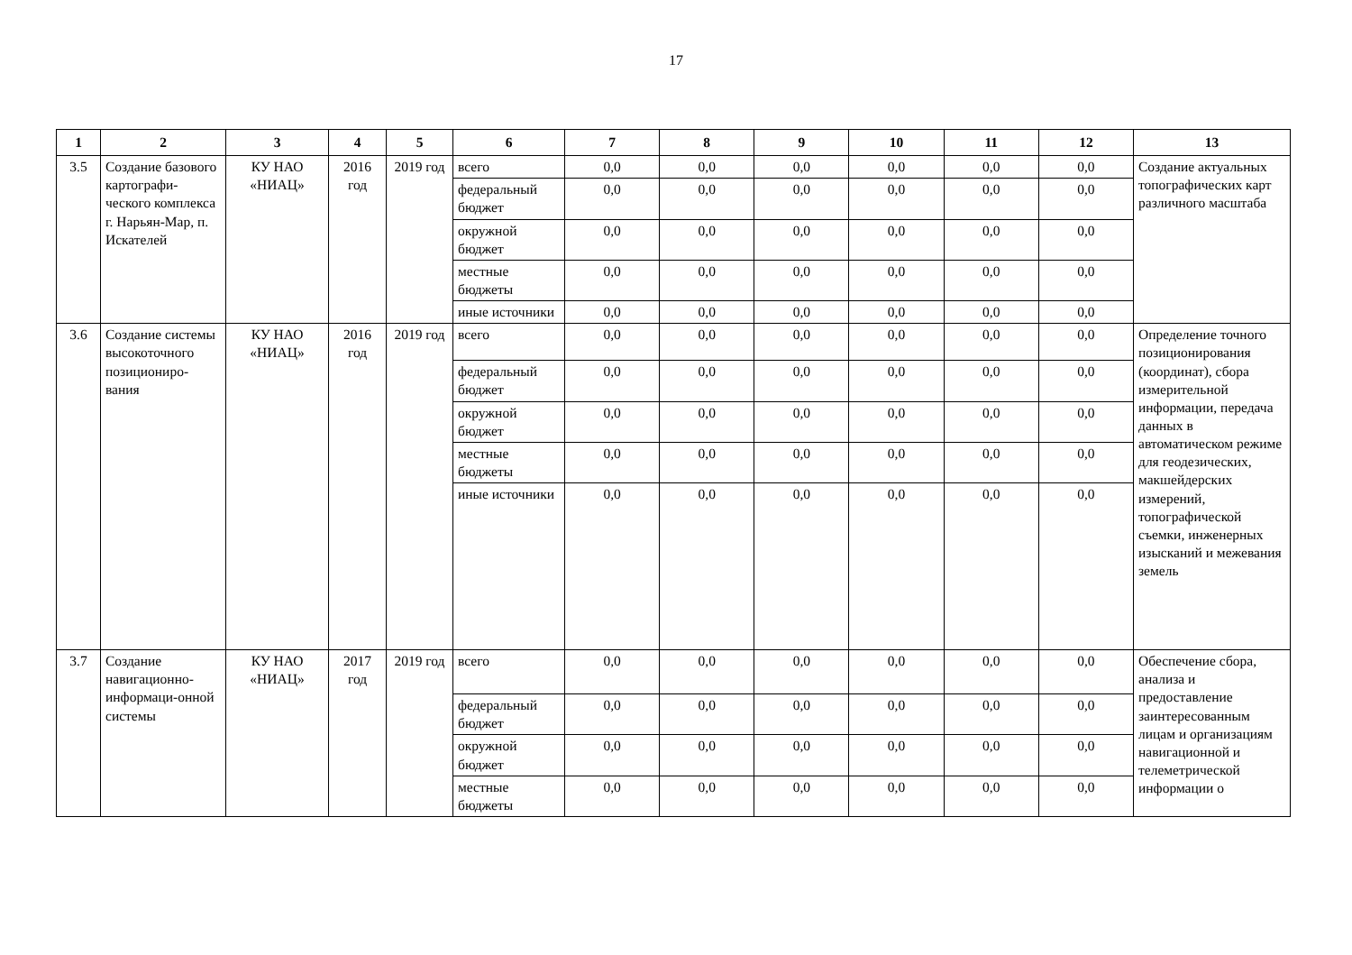17
| 1 | 2 | 3 | 4 | 5 | 6 | 7 | 8 | 9 | 10 | 11 | 12 | 13 |
| --- | --- | --- | --- | --- | --- | --- | --- | --- | --- | --- | --- | --- |
| 3.5 | Создание базового картографи-ческого комплекса г. Нарьян-Мар, п. Искателей | КУ НАО «НИАЦ» | 2016 год | 2019 год | всего | 0,0 | 0,0 | 0,0 | 0,0 | 0,0 | 0,0 | Создание актуальных топографических карт различного масштаба |
| | | | | | федеральный бюджет | 0,0 | 0,0 | 0,0 | 0,0 | 0,0 | 0,0 | |
| | | | | | окружной бюджет | 0,0 | 0,0 | 0,0 | 0,0 | 0,0 | 0,0 | |
| | | | | | местные бюджеты | 0,0 | 0,0 | 0,0 | 0,0 | 0,0 | 0,0 | |
| | | | | | иные источники | 0,0 | 0,0 | 0,0 | 0,0 | 0,0 | 0,0 | |
| 3.6 | Создание системы высокоточного позициониро-вания | КУ НАО «НИАЦ» | 2016 год | 2019 год | всего | 0,0 | 0,0 | 0,0 | 0,0 | 0,0 | 0,0 | Определение точного позиционирования (координат), сбора измерительной информации, передача данных в автоматическом режиме для геодезических, макшейдерских измерений, топографической съемки, инженерных изысканий и межевания земель |
| | | | | | федеральный бюджет | 0,0 | 0,0 | 0,0 | 0,0 | 0,0 | 0,0 | |
| | | | | | окружной бюджет | 0,0 | 0,0 | 0,0 | 0,0 | 0,0 | 0,0 | |
| | | | | | местные бюджеты | 0,0 | 0,0 | 0,0 | 0,0 | 0,0 | 0,0 | |
| | | | | | иные источники | 0,0 | 0,0 | 0,0 | 0,0 | 0,0 | 0,0 | |
| 3.7 | Создание навигационно-информаци-онной системы | КУ НАО «НИАЦ» | 2017 год | 2019 год | всего | 0,0 | 0,0 | 0,0 | 0,0 | 0,0 | 0,0 | Обеспечение сбора, анализа и предоставление заинтересованным лицам и организациям навигационной и телеметрической информации о |
| | | | | | федеральный бюджет | 0,0 | 0,0 | 0,0 | 0,0 | 0,0 | 0,0 | |
| | | | | | окружной бюджет | 0,0 | 0,0 | 0,0 | 0,0 | 0,0 | 0,0 | |
| | | | | | местные бюджеты | 0,0 | 0,0 | 0,0 | 0,0 | 0,0 | 0,0 | |